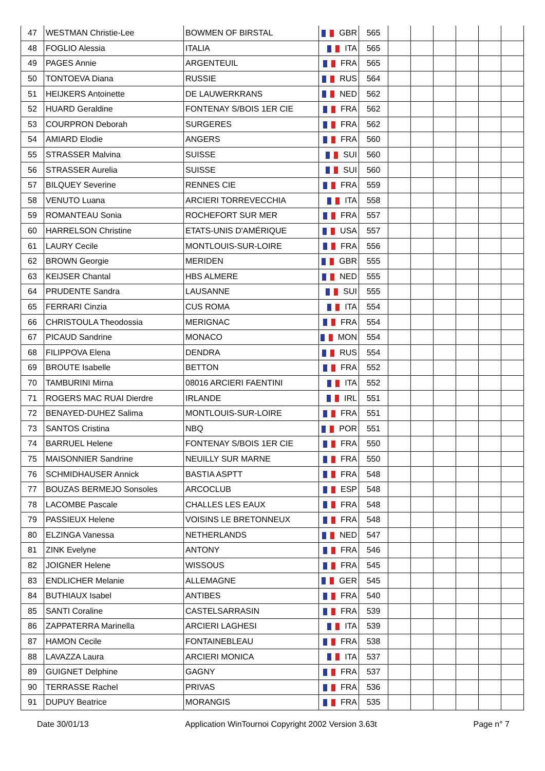| 47 | WESTMAN Christie-Lee | BOWMEN OF BIRSTAL | GBR | 565 | | | | | | |
| 48 | FOGLIO Alessia | ITALIA | ITA | 565 | | | | | | |
| 49 | PAGES Annie | ARGENTEUIL | FRA | 565 | | | | | | |
| 50 | TONTOEVA Diana | RUSSIE | RUS | 564 | | | | | | |
| 51 | HEIJKERS Antoinette | DE LAUWERKRANS | NED | 562 | | | | | | |
| 52 | HUARD Geraldine | FONTENAY S/BOIS 1ER CIE | FRA | 562 | | | | | | |
| 53 | COURPRON Deborah | SURGERES | FRA | 562 | | | | | | |
| 54 | AMIARD Elodie | ANGERS | FRA | 560 | | | | | | |
| 55 | STRASSER Malvina | SUISSE | SUI | 560 | | | | | | |
| 56 | STRASSER Aurelia | SUISSE | SUI | 560 | | | | | | |
| 57 | BILQUEY Severine | RENNES CIE | FRA | 559 | | | | | | |
| 58 | VENUTO Luana | ARCIERI TORREVECCHIA | ITA | 558 | | | | | | |
| 59 | ROMANTEAU Sonia | ROCHEFORT SUR MER | FRA | 557 | | | | | | |
| 60 | HARRELSON Christine | ETATS-UNIS D'AMÉRIQUE | USA | 557 | | | | | | |
| 61 | LAURY Cecile | MONTLOUIS-SUR-LOIRE | FRA | 556 | | | | | | |
| 62 | BROWN Georgie | MERIDEN | GBR | 555 | | | | | | |
| 63 | KEIJSER Chantal | HBS ALMERE | NED | 555 | | | | | | |
| 64 | PRUDENTE Sandra | LAUSANNE | SUI | 555 | | | | | | |
| 65 | FERRARI Cinzia | CUS ROMA | ITA | 554 | | | | | | |
| 66 | CHRISTOULA Theodossia | MERIGNAC | FRA | 554 | | | | | | |
| 67 | PICAUD Sandrine | MONACO | MON | 554 | | | | | | |
| 68 | FILIPPOVA Elena | DENDRA | RUS | 554 | | | | | | |
| 69 | BROUTE Isabelle | BETTON | FRA | 552 | | | | | | |
| 70 | TAMBURINI Mirna | 08016 ARCIERI FAENTINI | ITA | 552 | | | | | | |
| 71 | ROGERS MAC RUAI Dierdre | IRLANDE | IRL | 551 | | | | | | |
| 72 | BENAYED-DUHEZ Salima | MONTLOUIS-SUR-LOIRE | FRA | 551 | | | | | | |
| 73 | SANTOS Cristina | NBQ | POR | 551 | | | | | | |
| 74 | BARRUEL Helene | FONTENAY S/BOIS 1ER CIE | FRA | 550 | | | | | | |
| 75 | MAISONNIER Sandrine | NEUILLY SUR MARNE | FRA | 550 | | | | | | |
| 76 | SCHMIDHAUSER Annick | BASTIA ASPTT | FRA | 548 | | | | | | |
| 77 | BOUZAS BERMEJO Sonsoles | ARCOCLUB | ESP | 548 | | | | | | |
| 78 | LACOMBE Pascale | CHALLES LES EAUX | FRA | 548 | | | | | | |
| 79 | PASSIEUX Helene | VOISINS LE BRETONNEUX | FRA | 548 | | | | | | |
| 80 | ELZINGA Vanessa | NETHERLANDS | NED | 547 | | | | | | |
| 81 | ZINK Evelyne | ANTONY | FRA | 546 | | | | | | |
| 82 | JOIGNER Helene | WISSOUS | FRA | 545 | | | | | | |
| 83 | ENDLICHER Melanie | ALLEMAGNE | GER | 545 | | | | | | |
| 84 | BUTHIAUX Isabel | ANTIBES | FRA | 540 | | | | | | |
| 85 | SANTI Coraline | CASTELSARRASIN | FRA | 539 | | | | | | |
| 86 | ZAPPATERRA Marinella | ARCIERI LAGHESI | ITA | 539 | | | | | | |
| 87 | HAMON Cecile | FONTAINEBLEAU | FRA | 538 | | | | | | |
| 88 | LAVAZZA Laura | ARCIERI MONICA | ITA | 537 | | | | | | |
| 89 | GUIGNET Delphine | GAGNY | FRA | 537 | | | | | | |
| 90 | TERRASSE Rachel | PRIVAS | FRA | 536 | | | | | | |
| 91 | DUPUY Beatrice | MORANGIS | FRA | 535 | | | | | | |
Date 30/01/13 Application WinTournoi Copyright 2002 Version 3.63t Page n° 7